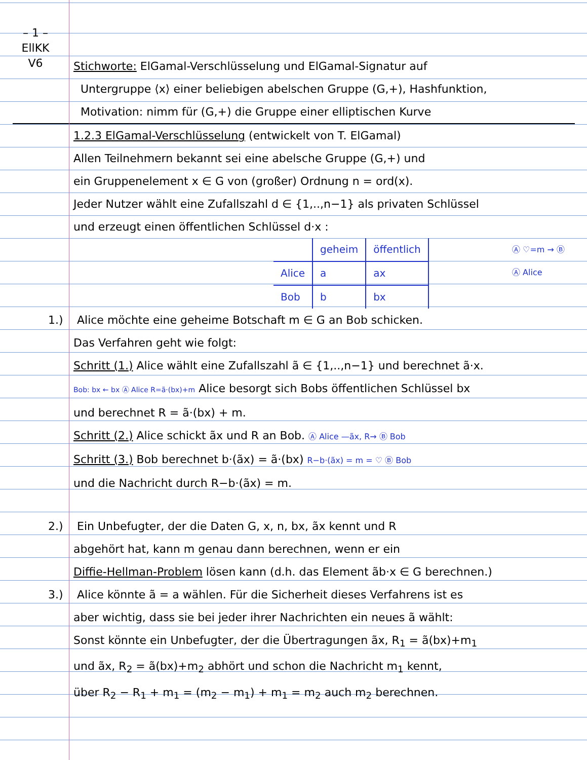– 1 –
EllKK
V6
Stichworte: ElGamal-Verschlüsselung und ElGamal-Signatur auf
Untergruppe ⟨x⟩ einer beliebigen abelschen Gruppe (G,+), Hashfunktion,
Motivation: nimm für (G,+) die Gruppe einer elliptischen Kurve
1.2.3 ElGamal-Verschlüsselung (entwickelt von T. ElGamal)
Allen Teilnehmern bekannt sei eine abelsche Gruppe (G,+) und
ein Gruppenelement x ∈ G von (großer) Ordnung n = ord(x).
Jeder Nutzer wählt eine Zufallszahl d ∈ {1,..,n−1} als privaten Schlüssel
und erzeugt einen öffentlichen Schlüssel d·x :
Ⓐ ♡=m → Ⓑ
Ⓐ Alice
| | geheim | öffentlich |
| --- | --- | --- |
| Alice | a | ax |
| Bob | b | bx |
1.) Alice möchte eine geheime Botschaft m ∈ G an Bob schicken.
Das Verfahren geht wie folgt:
Schritt (1.) Alice wählt eine Zufallszahl ã ∈ {1,..,n−1} und berechnet ã·x.
Bob: bx ← bx Ⓐ Alice R=ã·(bx)+m Alice besorgt sich Bobs öffentlichen Schlüssel bx
und berechnet R = ã·(bx) + m.
Schritt (2.) Alice schickt ãx und R an Bob. Ⓐ Alice —ãx, R→ Ⓑ Bob
Schritt (3.) Bob berechnet b·(ãx) = ã·(bx) R−b·(ãx) = m = ♡ Ⓑ Bob
und die Nachricht durch R−b·(ãx) = m.
2.) Ein Unbefugter, der die Daten G, x, n, bx, ãx kennt und R
abgehört hat, kann m genau dann berechnen, wenn er ein
Diffie-Hellman-Problem lösen kann (d.h. das Element ãb·x ∈ G berechnen.)
3.) Alice könnte ã = a wählen. Für die Sicherheit dieses Verfahrens ist es
aber wichtig, dass sie bei jeder ihrer Nachrichten ein neues ã wählt:
Sonst könnte ein Unbefugter, der die Übertragungen ãx, R<sub>1</sub> = ã(bx)+m<sub>1</sub>
und ãx, R<sub>2</sub> = ã(bx)+m<sub>2</sub> abhört und schon die Nachricht m<sub>1</sub> kennt,
über R<sub>2</sub> − R<sub>1</sub> + m<sub>1</sub> = (m<sub>2</sub> − m<sub>1</sub>) + m<sub>1</sub> = m<sub>2</sub> auch m<sub>2</sub> berechnen.